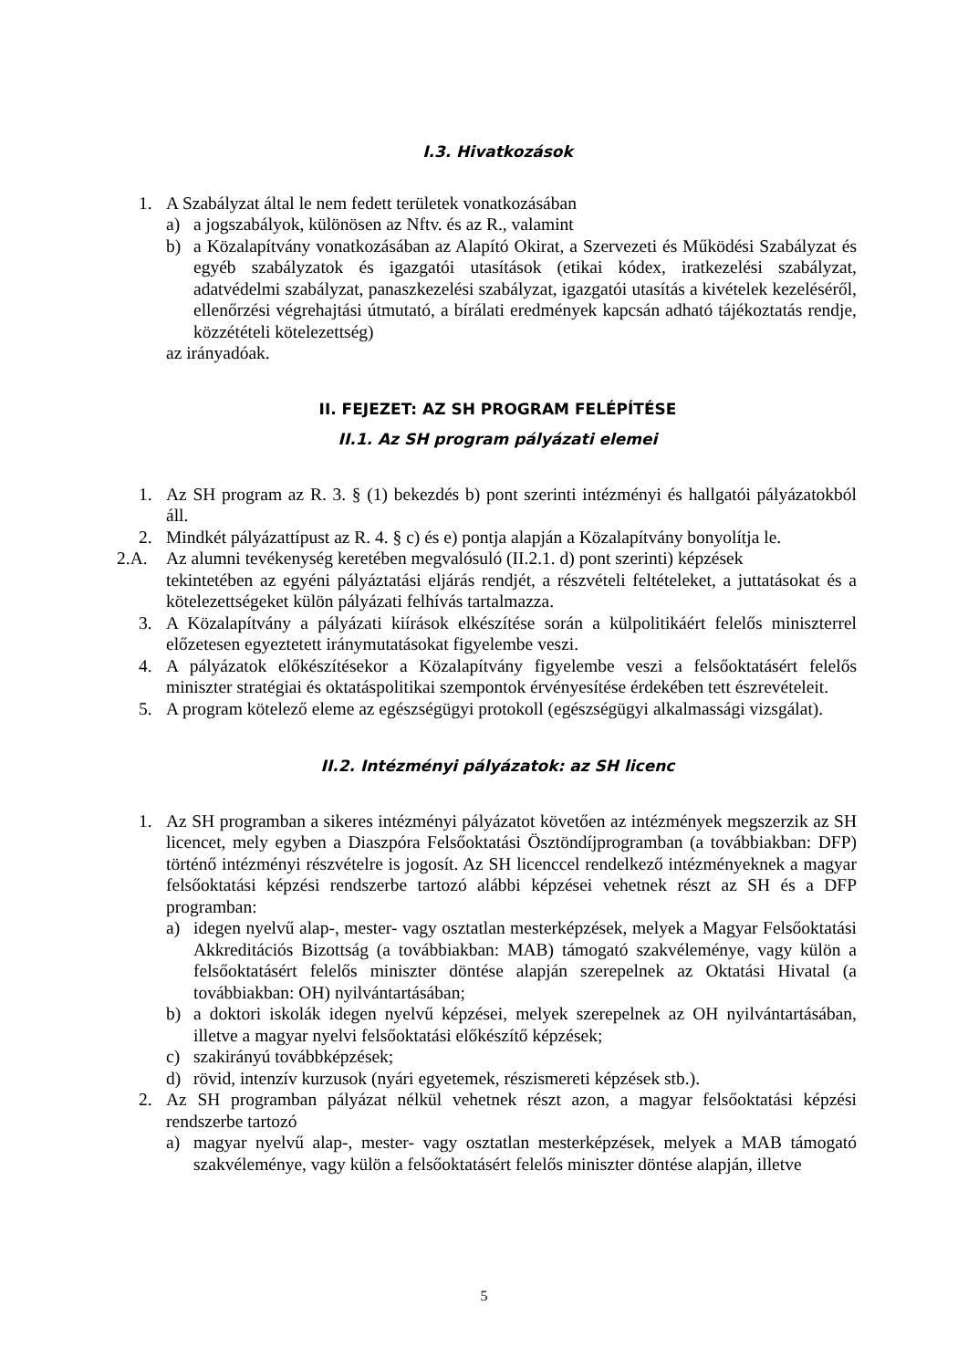I.3. Hivatkozások
1. A Szabályzat által le nem fedett területek vonatkozásában
a) a jogszabályok, különösen az Nftv. és az R., valamint
b) a Közalapítvány vonatkozásában az Alapító Okirat, a Szervezeti és Működési Szabályzat és egyéb szabályzatok és igazgatói utasítások (etikai kódex, iratkezelési szabályzat, adatvédelmi szabályzat, panaszkezelési szabályzat, igazgatói utasítás a kivételek kezeléséről, ellenőrzési végrehajtási útmutató, a bírálati eredmények kapcsán adható tájékoztatás rendje, közzétételi kötelezettség)
az irányadóak.
II. FEJEZET: AZ SH PROGRAM FELÉPÍTÉSE
II.1. Az SH program pályázati elemei
1. Az SH program az R. 3. § (1) bekezdés b) pont szerinti intézményi és hallgatói pályázatokból áll.
2. Mindkét pályázattípust az R. 4. § c) és e) pontja alapján a Közalapítvány bonyolítja le.
2.A. Az alumni tevékenység keretében megvalósuló (II.2.1. d) pont szerinti) képzések
tekintetében az egyéni pályáztatási eljárás rendjét, a részvételi feltételeket, a juttatásokat és a kötelezettségeket külön pályázati felhívás tartalmazza.
3. A Közalapítvány a pályázati kiírások elkészítése során a külpolitikáért felelős miniszterrel előzetesen egyeztetett iránymutatásokat figyelembe veszi.
4. A pályázatok előkészítésekor a Közalapítvány figyelembe veszi a felsőoktatásért felelős miniszter stratégiai és oktatáspolitikai szempontok érvényesítése érdekében tett észrevételeit.
5. A program kötelező eleme az egészségügyi protokoll (egészségügyi alkalmassági vizsgálat).
II.2. Intézményi pályázatok: az SH licenc
1. Az SH programban a sikeres intézményi pályázatot követően az intézmények megszerzik az SH licencet, mely egyben a Diaszpóra Felsőoktatási Ösztöndíjprogramban (a továbbiakban: DFP) történő intézményi részvételre is jogosít. Az SH licenccel rendelkező intézményeknek a magyar felsőoktatási képzési rendszerbe tartozó alábbi képzései vehetnek részt az SH és a DFP programban:
a) idegen nyelvű alap-, mester- vagy osztatlan mesterképzések, melyek a Magyar Felsőoktatási Akkreditációs Bizottság (a továbbiakban: MAB) támogató szakvéleménye, vagy külön a felsőoktatásért felelős miniszter döntése alapján szerepelnek az Oktatási Hivatal (a továbbiakban: OH) nyilvántartásában;
b) a doktori iskolák idegen nyelvű képzései, melyek szerepelnek az OH nyilvántartásában, illetve a magyar nyelvi felsőoktatási előkészítő képzések;
c) szakirányú továbbképzések;
d) rövid, intenzív kurzusok (nyári egyetemek, részismereti képzések stb.).
2. Az SH programban pályázat nélkül vehetnek részt azon, a magyar felsőoktatási képzési rendszerbe tartozó
a) magyar nyelvű alap-, mester- vagy osztatlan mesterképzések, melyek a MAB támogató szakvéleménye, vagy külön a felsőoktatásért felelős miniszter döntése alapján, illetve
5